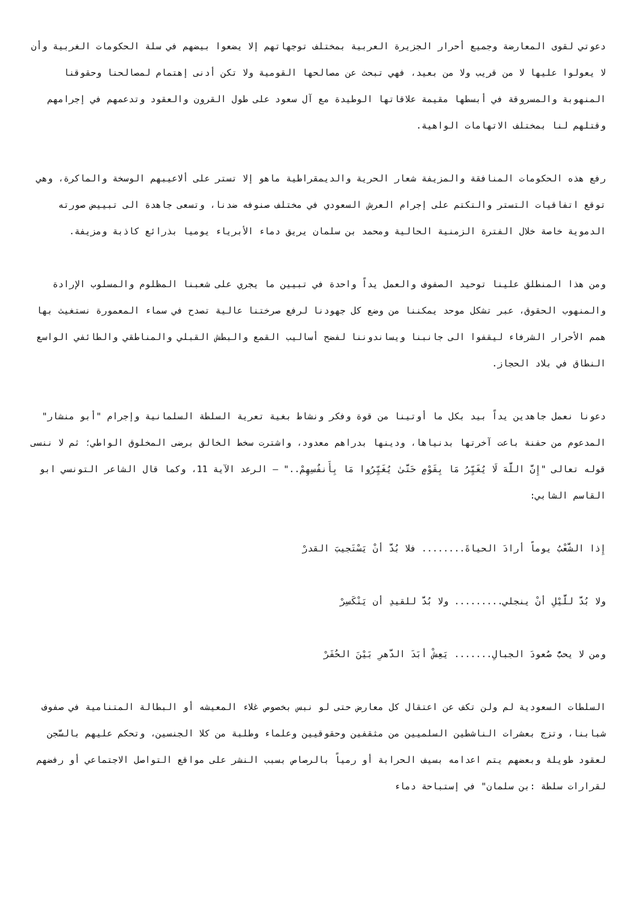دعوتي لقوى المعارضة وجميع أحرار الجزيرة العربية بمختلف توجهاتهم إلا يضعوا بيضهم في سلة الحكومات الغربية وأن لا يعولوا عليها لا من قريب ولا من بعيد، فهي تبحث عن مصالحها القومية ولا تكن أدنى إهتمام لمصالحنا وحقوقنا المنهوبة والمسروقة في أبسطها مقيمة علاقاتها الوطيدة مع آل سعود على طول القرون والعقود وتدعمهم في إجرامهم وقتلهم لنا بمختلف الاتهامات الواهية.
رفع هذه الحكومات المنافقة والمزيفة شعار الحرية والديمقراطية ماهو إلا تستر على ألاعيبهم الوسخة والماكرة، وهي توقع اتفاقيات التستر والتكتم على إجرام العرش السعودي في مختلف صنوفه ضدنا، وتسعى جاهدة الى تبييض صورته الدموية خاصة خلال الفترة الزمنية الحالية ومحمد بن سلمان يريق دماء الأبرياء يوميا بذرائع كاذبة ومزيفة.
ومن هذا المنطلق علينا توحيد الصفوف والعمل يداً واحدة في تبيين ما يجري على شعبنا المظلوم والمسلوب الإرادة والمنهوب الحقوق، عبر تشكل موحد يمكننا من وضع كل جهودنا لرفع صرختنا عالية تصدح في سماء المعمورة نستغيث بها همم الأحرار الشرفاء ليقفوا الى جانبنا ويساندوننا لفضح أساليب القمع والبطش القبلي والمناطقي والطائفي الواسع النطاق في بلاد الحجاز.
دعونا نعمل جاهدين يداً بيد بكل ما أوتينا من قوة وفكر ونشاط بغية تعرية السلطة السلمانية وإجرام "أبو منشار" المدعوم من حفنة باعت آخرتها بدنياها، ودينها بدراهم معدود، واشترت سخط الخالق برضى المخلوق الواطي؛ ثم لا ننسى قوله تعالى "إِنَّ اللَّهَ لَا يُغَيِّرُ مَا بِقَوْمٍ حَتَّىٰ يُغَيِّرُوا مَا بِأَنفُسِهِمْ.." – الرعد الآية 11، وكما قال الشاعر التونسي ابو القاسم الشابي:
إِذا الشَّعْبُ يوماً أرادَ الحياةَ........ فلا بُدَّ أنْ يَسْتَجيبَ القدرْ
ولا بُدَّ للَّيْلِ أنْ ينجلي......... ولا بُدَّ للقيدِ أن يَنْكَسِرْ
ومن لا يحبُّ صُعودَ الجبالِ....... يَعِشْ أبَدَ الدَّهرِ بَيْنَ الحُفَرْ
السلطات السعودية لم ولن تكف عن اعتقال كل معارض حتى لو نبس بخصوص غلاء المعيشه أو البطالة المتنامية في صفوف شبابنا، وتزج بعشرات الناشطين السلميين من مثقفين وحقوقيين وعلماء وطلبة من كلا الجنسين، وتحكم عليهم بالسَّجن لعقود طويلة وبعضهم يتم اعدامه بسيف الحرابة أو رمياً بالرصاص بسبب النشر على مواقع التواصل الاجتماعي أو رفضهم لقرارات سلطة :بن سلمان" في إستباحة دماء